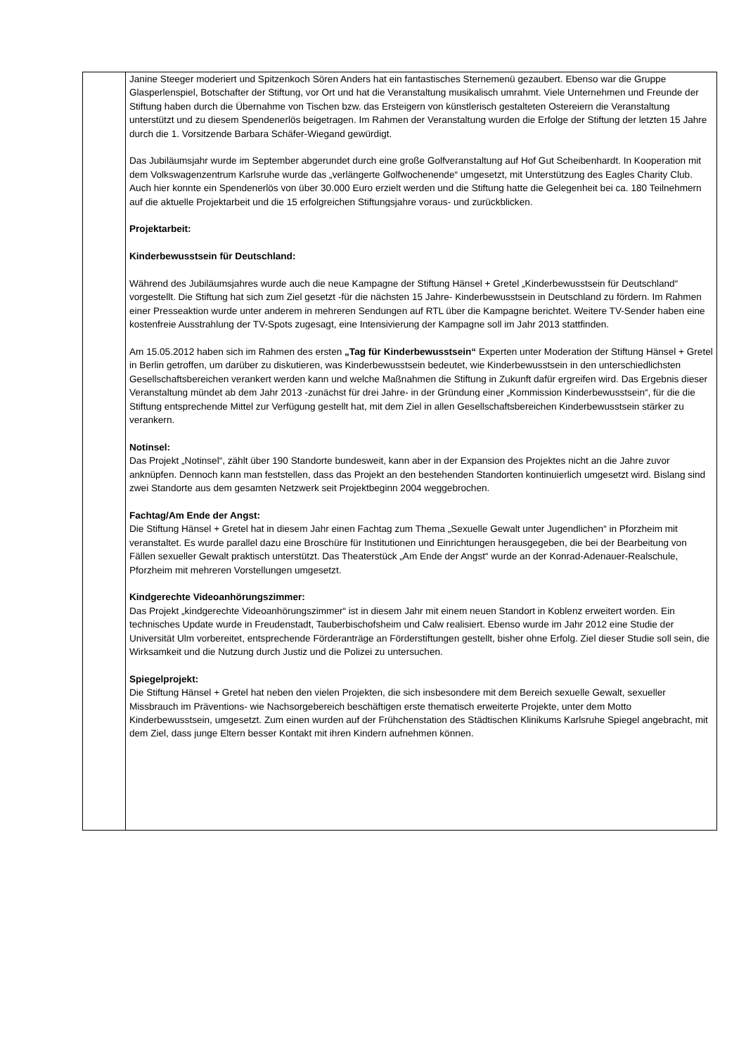| | Janine Steeger moderiert und Spitzenkoch Sören Anders hat ein fantastisches Sternemenü gezaubert. Ebenso war die Gruppe Glasperlenspiel, Botschafter der Stiftung, vor Ort und hat die Veranstaltung musikalisch umrahmt. Viele Unternehmen und Freunde der Stiftung haben durch die Übernahme von Tischen bzw. das Ersteigern von künstlerisch gestalteten Ostereiern die Veranstaltung unterstützt und zu diesem Spendenerlös beigetragen. Im Rahmen der Veranstaltung wurden die Erfolge der Stiftung der letzten 15 Jahre durch die 1. Vorsitzende Barbara Schäfer-Wiegand gewürdigt. Das Jubiläumsjahr wurde im September abgerundet durch eine große Golfveranstaltung auf Hof Gut Scheibenhardt. In Kooperation mit dem Volkswagenzentrum Karlsruhe wurde das „verlängerte Golfwochenende“ umgesetzt, mit Unterstützung des Eagles Charity Club. Auch hier konnte ein Spendenerlös von über 30.000 Euro erzielt werden und die Stiftung hatte die Gelegenheit bei ca. 180 Teilnehmern auf die aktuelle Projektarbeit und die 15 erfolgreichen Stiftungsjahre voraus- und zurückblicken. Projektarbeit: Kinderbewusstsein für Deutschland: Während des Jubiläumsjahres wurde auch die neue Kampagne der Stiftung Hänsel + Gretel „Kinderbewusstsein für Deutschland“ vorgestellt. Die Stiftung hat sich zum Ziel gesetzt -für die nächsten 15 Jahre- Kinderbewusstsein in Deutschland zu fördern. Im Rahmen einer Presseaktion wurde unter anderem in mehreren Sendungen auf RTL über die Kampagne berichtet. Weitere TV-Sender haben eine kostenfreie Ausstrahlung der TV-Spots zugesagt, eine Intensivierung der Kampagne soll im Jahr 2013 stattfinden. Am 15.05.2012 haben sich im Rahmen des ersten „Tag für Kinderbewusstsein“ Experten unter Moderation der Stiftung Hänsel + Gretel in Berlin getroffen, um darüber zu diskutieren, was Kinderbewusstsein bedeutet, wie Kinderbewusstsein in den unterschiedlichsten Gesellschaftsbereichen verankert werden kann und welche Maßnahmen die Stiftung in Zukunft dafür ergreifen wird. Das Ergebnis dieser Veranstaltung mündet ab dem Jahr 2013 -zunächst für drei Jahre- in der Gründung einer „Kommission Kinderbewusstsein“, für die die Stiftung entsprechende Mittel zur Verfügung gestellt hat, mit dem Ziel in allen Gesellschaftsbereichen Kinderbewusstsein stärker zu verankern. Notinsel: Das Projekt „Notinsel“, zählt über 190 Standorte bundesweit, kann aber in der Expansion des Projektes nicht an die Jahre zuvor anknüpfen. Dennoch kann man feststellen, dass das Projekt an den bestehenden Standorten kontinuierlich umgesetzt wird. Bislang sind zwei Standorte aus dem gesamten Netzwerk seit Projektbeginn 2004 weggebrochen. Fachtag/Am Ende der Angst: Die Stiftung Hänsel + Gretel hat in diesem Jahr einen Fachtag zum Thema „Sexuelle Gewalt unter Jugendlichen“ in Pforzheim mit veranstaltet. Es wurde parallel dazu eine Broschüre für Institutionen und Einrichtungen herausgegeben, die bei der Bearbeitung von Fällen sexueller Gewalt praktisch unterstützt. Das Theaterstück „Am Ende der Angst“ wurde an der Konrad-Adenauer-Realschule, Pforzheim mit mehreren Vorstellungen umgesetzt. Kindgerechte Videoanhörungszimmer: Das Projekt „kindgerechte Videoanhörungszimmer“ ist in diesem Jahr mit einem neuen Standort in Koblenz erweitert worden. Ein technisches Update wurde in Freudenstadt, Tauberbischofsheim und Calw realisiert. Ebenso wurde im Jahr 2012 eine Studie der Universität Ulm vorbereitet, entsprechende Förderanträge an Förderstiftungen gestellt, bisher ohne Erfolg. Ziel dieser Studie soll sein, die Wirksamkeit und die Nutzung durch Justiz und die Polizei zu untersuchen. Spiegelprojekt: Die Stiftung Hänsel + Gretel hat neben den vielen Projekten, die sich insbesondere mit dem Bereich sexuelle Gewalt, sexueller Missbrauch im Präventions- wie Nachsorgebereich beschäftigen erste thematisch erweiterte Projekte, unter dem Motto Kinderbewusstsein, umgesetzt. Zum einen wurden auf der Frühchenstation des Städtischen Klinikums Karlsruhe Spiegel angebracht, mit dem Ziel, dass junge Eltern besser Kontakt mit ihren Kindern aufnehmen können. |